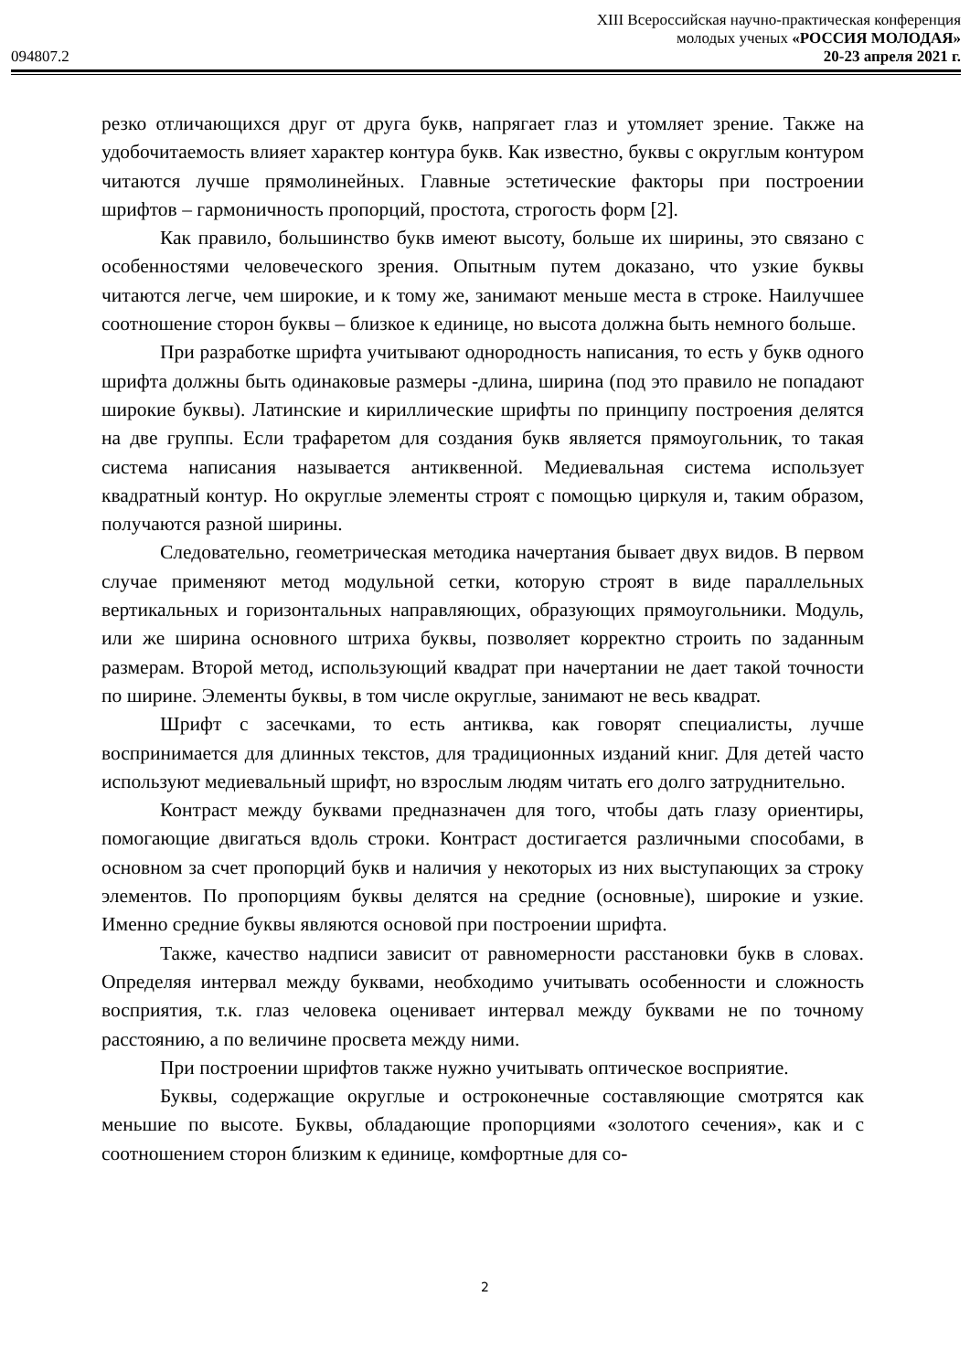094807.2
XIII Всероссийская научно-практическая конференция
молодых ученых «РОССИЯ МОЛОДАЯ»
20-23 апреля 2021 г.
резко отличающихся друг от друга букв, напрягает глаз и утомляет зрение. Также на удобочитаемость влияет характер контура букв. Как известно, буквы с округлым контуром читаются лучше прямолинейных. Главные эстетические факторы при построении шрифтов – гармоничность пропорций, простота, строгость форм [2].
Как правило, большинство букв имеют высоту, больше их ширины, это связано с особенностями человеческого зрения. Опытным путем доказано, что узкие буквы читаются легче, чем широкие, и к тому же, занимают меньше места в строке. Наилучшее соотношение сторон буквы – близкое к единице, но высота должна быть немного больше.
При разработке шрифта учитывают однородность написания, то есть у букв одного шрифта должны быть одинаковые размеры -длина, ширина (под это правило не попадают широкие буквы). Латинские и кириллические шрифты по принципу построения делятся на две группы. Если трафаретом для создания букв является прямоугольник, то такая система написания называется антиквенной. Медиевальная система использует квадратный контур. Но округлые элементы строят с помощью циркуля и, таким образом, получаются разной ширины.
Следовательно, геометрическая методика начертания бывает двух видов. В первом случае применяют метод модульной сетки, которую строят в виде параллельных вертикальных и горизонтальных направляющих, образующих прямоугольники. Модуль, или же ширина основного штриха буквы, позволяет корректно строить по заданным размерам. Второй метод, использующий квадрат при начертании не дает такой точности по ширине. Элементы буквы, в том числе округлые, занимают не весь квадрат.
Шрифт с засечками, то есть антиква, как говорят специалисты, лучше воспринимается для длинных текстов, для традиционных изданий книг. Для детей часто используют медиевальный шрифт, но взрослым людям читать его долго затруднительно.
Контраст между буквами предназначен для того, чтобы дать глазу ориентиры, помогающие двигаться вдоль строки. Контраст достигается различными способами, в основном за счет пропорций букв и наличия у некоторых из них выступающих за строку элементов. По пропорциям буквы делятся на средние (основные), широкие и узкие. Именно средние буквы являются основой при построении шрифта.
Также, качество надписи зависит от равномерности расстановки букв в словах. Определяя интервал между буквами, необходимо учитывать особенности и сложность восприятия, т.к. глаз человека оценивает интервал между буквами не по точному расстоянию, а по величине просвета между ними.
При построении шрифтов также нужно учитывать оптическое восприятие.
Буквы, содержащие округлые и остроконечные составляющие смотрятся как меньшие по высоте. Буквы, обладающие пропорциями «золотого сечения», как и с соотношением сторон близким к единице, комфортные для со-
2